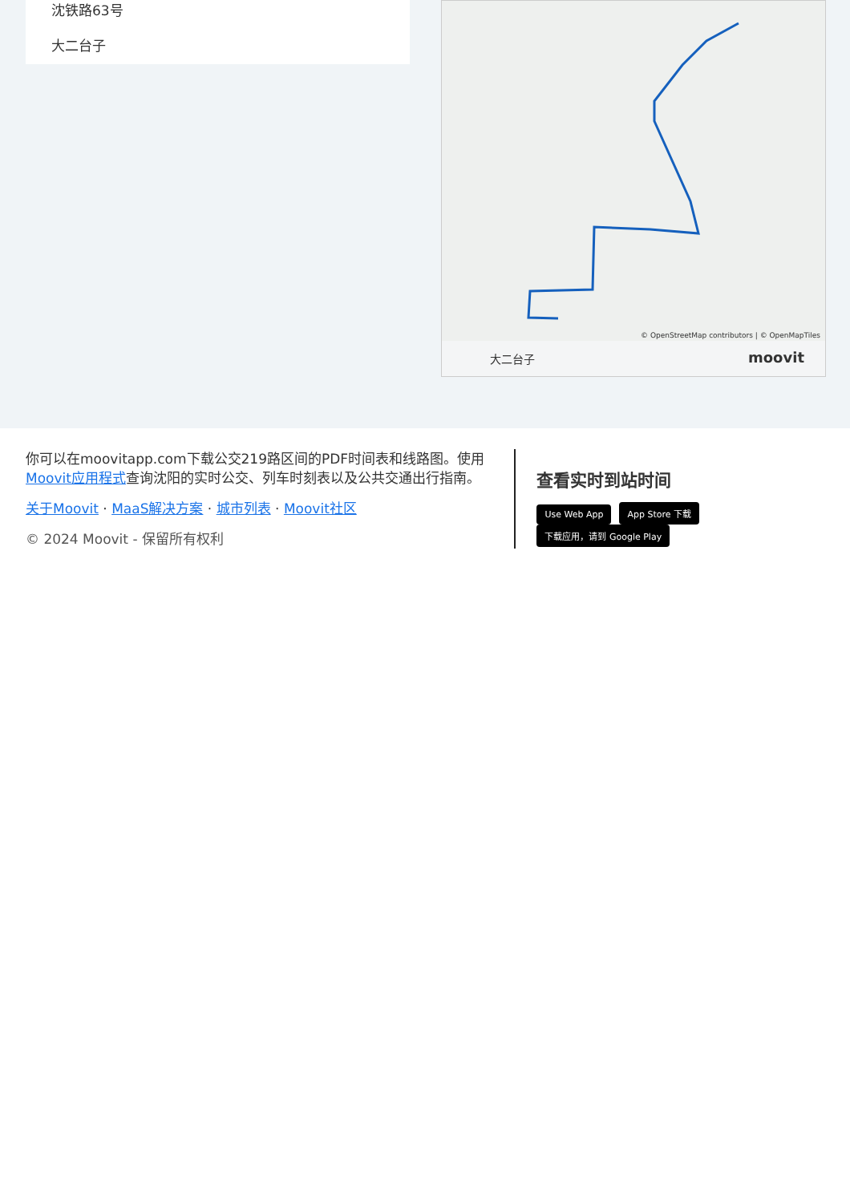沈铁路63号
大二台子
© OpenStreetMap contributors | © OpenMapTiles
大二台子 moovit
你可以在moovitapp.com下载公交219路区间的PDF时间表和线路图。使用Moovit应用程式查询沈阳的实时公交、列车时刻表以及公共交通出行指南。
关于Moovit · MaaS解决方案 · 城市列表 · Moovit社区
© 2024 Moovit - 保留所有权利
查看实时到站时间
Use Web App App Store 下载 下载应用，请到 Google Play